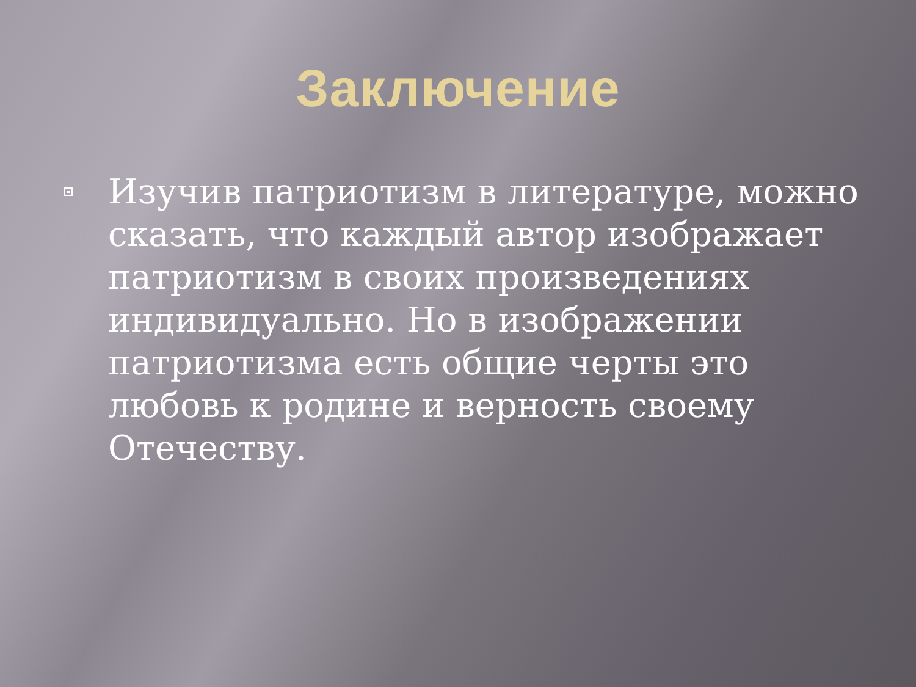Заключение
Изучив патриотизм в литературе, можно сказать, что каждый автор изображает патриотизм в своих произведениях индивидуально. Но в изображении патриотизма есть общие черты это любовь к родине и верность своему Отечеству.